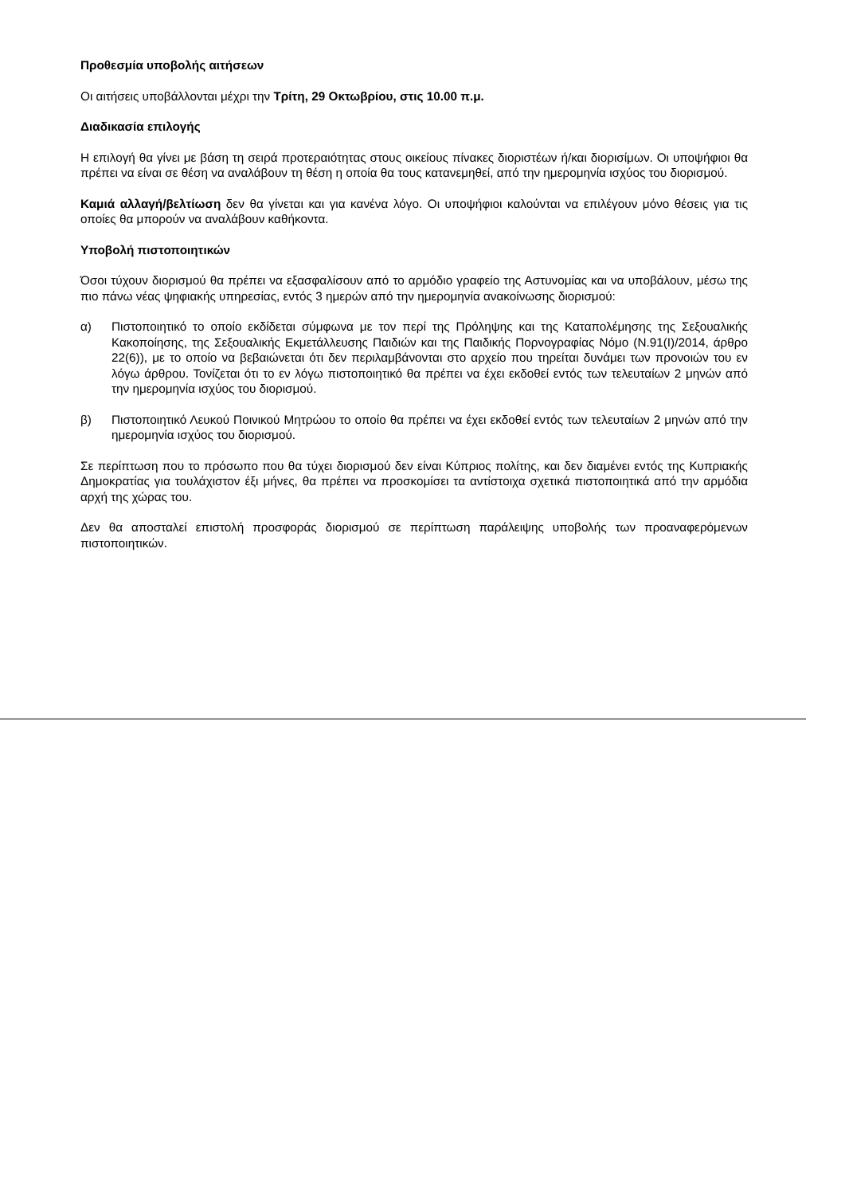Προθεσμία υποβολής αιτήσεων
Οι αιτήσεις υποβάλλονται μέχρι την Τρίτη, 29 Οκτωβρίου, στις 10.00 π.μ.
Διαδικασία επιλογής
Η επιλογή θα γίνει με βάση τη σειρά προτεραιότητας στους οικείους πίνακες διοριστέων ή/και διορισίμων. Οι υποψήφιοι θα πρέπει να είναι σε θέση να αναλάβουν τη θέση η οποία θα τους κατανεμηθεί, από την ημερομηνία ισχύος του διορισμού.
Καμιά αλλαγή/βελτίωση δεν θα γίνεται και για κανένα λόγο. Οι υποψήφιοι καλούνται να επιλέγουν μόνο θέσεις για τις οποίες θα μπορούν να αναλάβουν καθήκοντα.
Υποβολή πιστοποιητικών
Όσοι τύχουν διορισμού θα πρέπει να εξασφαλίσουν από το αρμόδιο γραφείο της Αστυνομίας και να υποβάλουν, μέσω της πιο πάνω νέας ψηφιακής υπηρεσίας, εντός 3 ημερών από την ημερομηνία ανακοίνωσης διορισμού:
α) Πιστοποιητικό το οποίο εκδίδεται σύμφωνα με τον περί της Πρόληψης και της Καταπολέμησης της Σεξουαλικής Κακοποίησης, της Σεξουαλικής Εκμετάλλευσης Παιδιών και της Παιδικής Πορνογραφίας Νόμο (Ν.91(Ι)/2014, άρθρο 22(6)), με το οποίο να βεβαιώνεται ότι δεν περιλαμβάνονται στο αρχείο που τηρείται δυνάμει των προνοιών του εν λόγω άρθρου. Τονίζεται ότι το εν λόγω πιστοποιητικό θα πρέπει να έχει εκδοθεί εντός των τελευταίων 2 μηνών από την ημερομηνία ισχύος του διορισμού.
β) Πιστοποιητικό Λευκού Ποινικού Μητρώου το οποίο θα πρέπει να έχει εκδοθεί εντός των τελευταίων 2 μηνών από την ημερομηνία ισχύος του διορισμού.
Σε περίπτωση που το πρόσωπο που θα τύχει διορισμού δεν είναι Κύπριος πολίτης, και δεν διαμένει εντός της Κυπριακής Δημοκρατίας για τουλάχιστον έξι μήνες, θα πρέπει να προσκομίσει τα αντίστοιχα σχετικά πιστοποιητικά από την αρμόδια αρχή της χώρας του.
Δεν θα αποσταλεί επιστολή προσφοράς διορισμού σε περίπτωση παράλειψης υποβολής των προαναφερόμενων πιστοποιητικών.